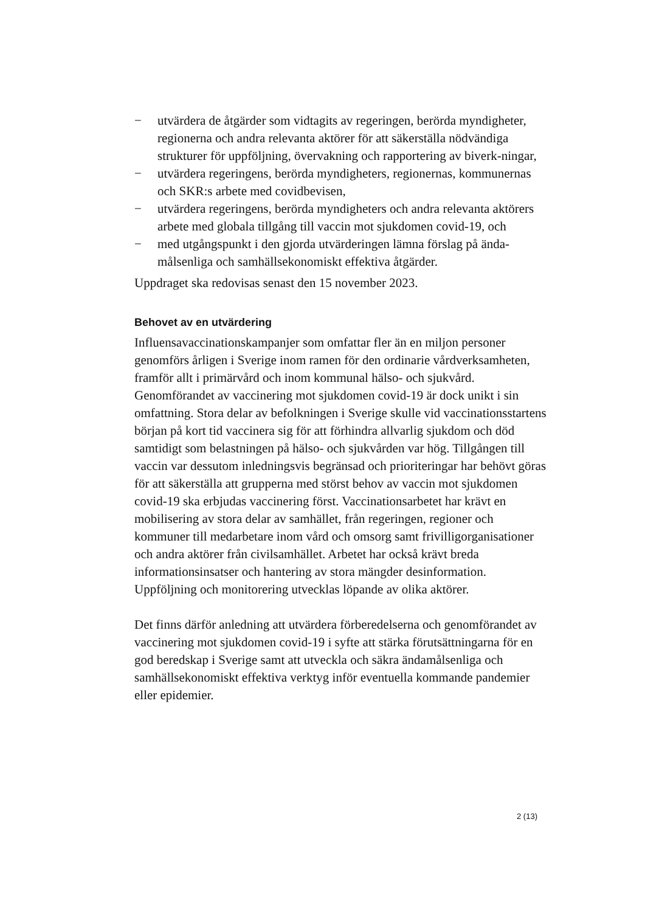− utvärdera de åtgärder som vidtagits av regeringen, berörda myndigheter, regionerna och andra relevanta aktörer för att säkerställa nödvändiga strukturer för uppföljning, övervakning och rapportering av biverk-ningar,
− utvärdera regeringens, berörda myndigheters, regionernas, kommunernas och SKR:s arbete med covidbevisen,
− utvärdera regeringens, berörda myndigheters och andra relevanta aktörers arbete med globala tillgång till vaccin mot sjukdomen covid-19, och
− med utgångspunkt i den gjorda utvärderingen lämna förslag på ända-målsenliga och samhällsekonomiskt effektiva åtgärder.
Uppdraget ska redovisas senast den 15 november 2023.
Behovet av en utvärdering
Influensavaccinationskampanjer som omfattar fler än en miljon personer genomförs årligen i Sverige inom ramen för den ordinarie vårdverksamheten, framför allt i primärvård och inom kommunal hälso- och sjukvård. Genomförandet av vaccinering mot sjukdomen covid-19 är dock unikt i sin omfattning. Stora delar av befolkningen i Sverige skulle vid vaccinationsstartens början på kort tid vaccinera sig för att förhindra allvarlig sjukdom och död samtidigt som belastningen på hälso- och sjukvården var hög. Tillgången till vaccin var dessutom inledningsvis begränsad och prioriteringar har behövt göras för att säkerställa att grupperna med störst behov av vaccin mot sjukdomen covid-19 ska erbjudas vaccinering först. Vaccinationsarbetet har krävt en mobilisering av stora delar av samhället, från regeringen, regioner och kommuner till medarbetare inom vård och omsorg samt frivilligorganisationer och andra aktörer från civilsamhället. Arbetet har också krävt breda informationsinsatser och hantering av stora mängder desinformation. Uppföljning och monitorering utvecklas löpande av olika aktörer.
Det finns därför anledning att utvärdera förberedelserna och genomförandet av vaccinering mot sjukdomen covid-19 i syfte att stärka förutsättningarna för en god beredskap i Sverige samt att utveckla och säkra ändamålsenliga och samhällsekonomiskt effektiva verktyg inför eventuella kommande pandemier eller epidemier.
2 (13)